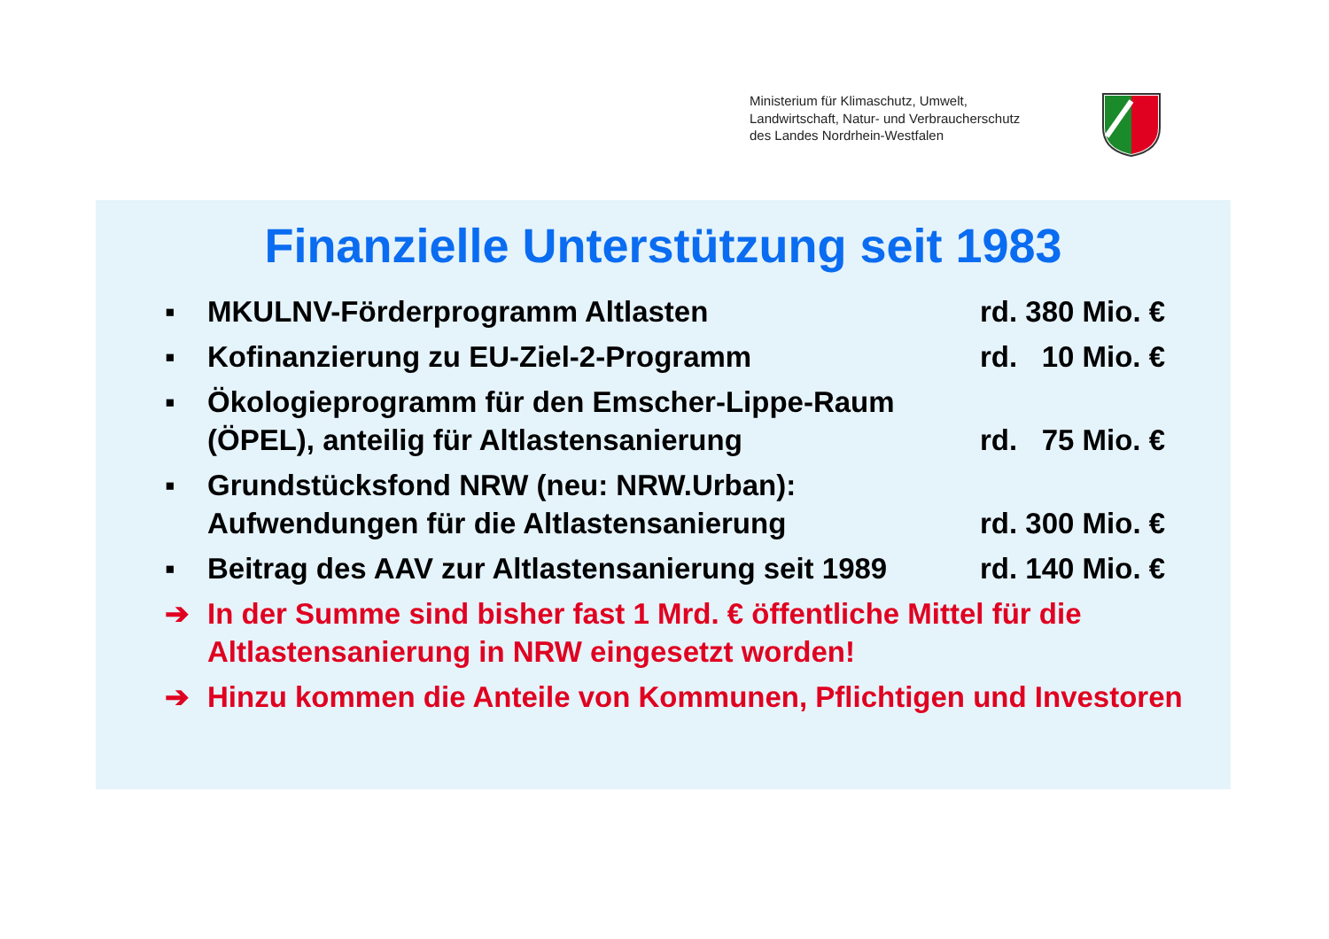Ministerium für Klimaschutz, Umwelt,
Landwirtschaft, Natur- und Verbraucherschutz
des Landes Nordrhein-Westfalen
Finanzielle Unterstützung seit 1983
▪ MKULNV-Förderprogramm Altlasten rd. 380 Mio. €
▪ Kofinanzierung zu EU-Ziel-2-Programm rd. 10 Mio. €
▪ Ökologieprogramm für den Emscher-Lippe-Raum (ÖPEL), anteilig für Altlastensanierung rd. 75 Mio. €
▪ Grundstücksfond NRW (neu: NRW.Urban): Aufwendungen für die Altlastensanierung rd. 300 Mio. €
▪ Beitrag des AAV zur Altlastensanierung seit 1989 rd. 140 Mio. €
➔ In der Summe sind bisher fast 1 Mrd. € öffentliche Mittel für die Altlastensanierung in NRW eingesetzt worden!
➔ Hinzu kommen die Anteile von Kommunen, Pflichtigen und Investoren